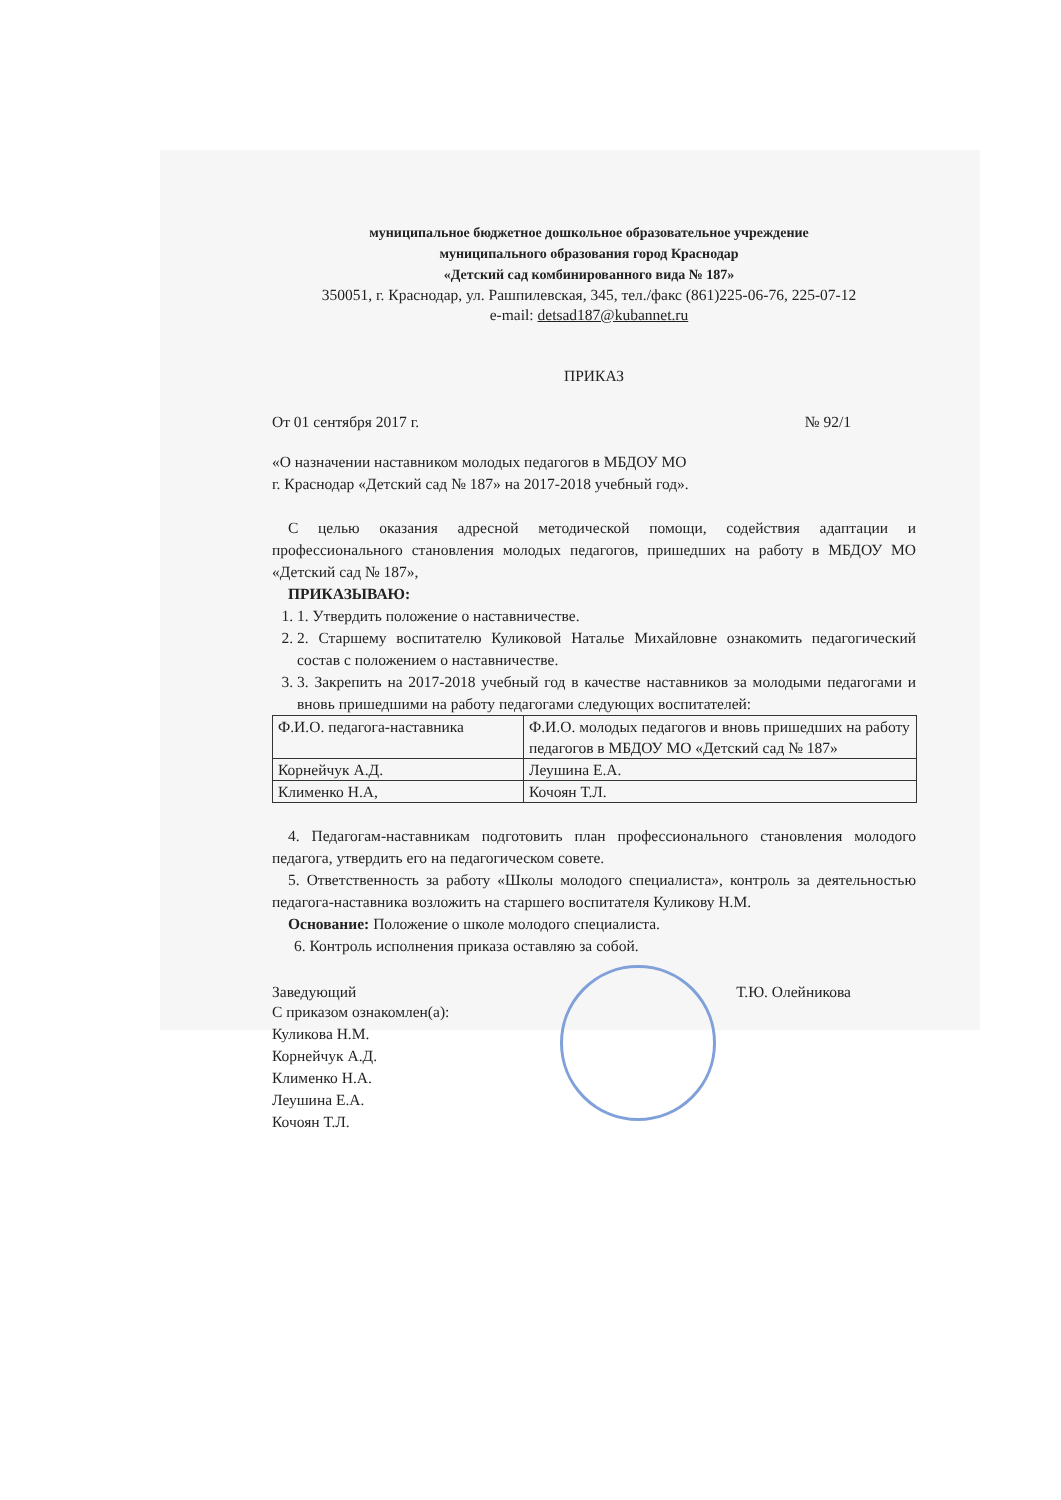муниципальное бюджетное дошкольное образовательное учреждение
муниципального образования город Краснодар
«Детский сад комбинированного вида № 187»
350051, г. Краснодар, ул. Рашпилевская, 345, тел./факс (861)225-06-76, 225-07-12
e-mail: detsad187@kubannet.ru
ПРИКАЗ
От 01 сентября 2017 г. № 92/1
«О назначении наставником молодых педагогов в МБДОУ МО
г. Краснодар «Детский сад № 187» на 2017-2018 учебный год».
С целью оказания адресной методической помощи, содействия адаптации и профессионального становления молодых педагогов, пришедших на работу в МБДОУ МО «Детский сад № 187»,
ПРИКАЗЫВАЮ:
1. 1. Утвердить положение о наставничестве.
2. 2. Старшему воспитателю Куликовой Наталье Михайловне ознакомить педагогический состав с положением о наставничестве.
3. 3. Закрепить на 2017-2018 учебный год в качестве наставников за молодыми педагогами и вновь пришедшими на работу педагогами следующих воспитателей:
| Ф.И.О. педагога-наставника | Ф.И.О. молодых педагогов и вновь пришедших на работу педагогов в МБДОУ МО «Детский сад № 187» |
| Корнейчук А.Д. | Леушина Е.А. |
| Клименко Н.А, | Кочоян Т.Л. |
4. Педагогам-наставникам подготовить план профессионального становления молодого педагога, утвердить его на педагогическом совете.
5. Ответственность за работу «Школы молодого специалиста», контроль за деятельностью педагога-наставника возложить на старшего воспитателя Куликову Н.М.
Основание: Положение о школе молодого специалиста.
6. Контроль исполнения приказа оставляю за собой.
Заведующий Т.Ю. Олейникова
С приказом ознакомлен(а):
Куликова Н.М.
Корнейчук А.Д.
Клименко Н.А.
Леушина Е.А.
Кочоян Т.Л.